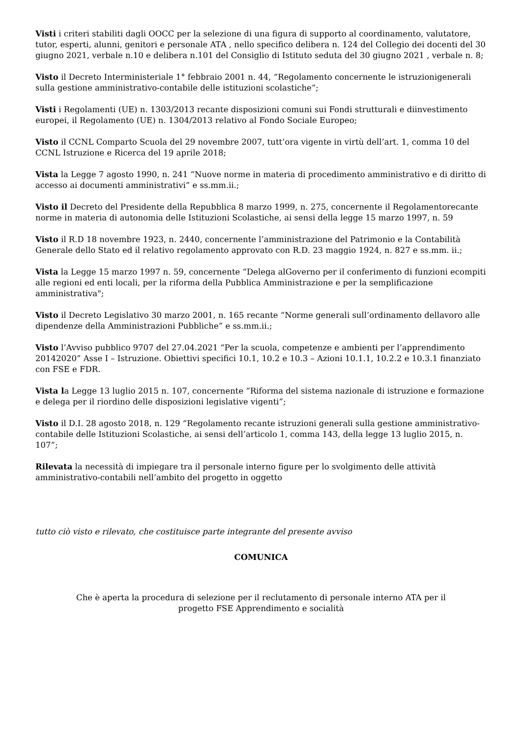Visti i criteri stabiliti dagli OOCC per la selezione di una figura di supporto al coordinamento, valutatore, tutor, esperti, alunni, genitori e personale ATA , nello specifico delibera n. 124 del Collegio dei docenti del 30 giugno 2021, verbale n.10 e delibera n.101 del Consiglio di Istituto seduta del 30 giugno 2021 , verbale n. 8;
Visto il Decreto Interministeriale 1° febbraio 2001 n. 44, “Regolamento concernente le istruzionigenerali sulla gestione amministrativo-contabile delle istituzioni scolastiche”;
Visti i Regolamenti (UE) n. 1303/2013 recante disposizioni comuni sui Fondi strutturali e diinvestimento europei, il Regolamento (UE) n. 1304/2013 relativo al Fondo Sociale Europeo;
Visto il CCNL Comparto Scuola del 29 novembre 2007, tutt’ora vigente in virtù dell’art. 1, comma 10 del CCNL Istruzione e Ricerca del 19 aprile 2018;
Vista la Legge 7 agosto 1990, n. 241 “Nuove norme in materia di procedimento amministrativo e di diritto di accesso ai documenti amministrativi” e ss.mm.ii.;
Visto il Decreto del Presidente della Repubblica 8 marzo 1999, n. 275, concernente il Regolamentorecante norme in materia di autonomia delle Istituzioni Scolastiche, ai sensi della legge 15 marzo 1997, n. 59
Visto il R.D 18 novembre 1923, n. 2440, concernente l’amministrazione del Patrimonio e la Contabilità Generale dello Stato ed il relativo regolamento approvato con R.D. 23 maggio 1924, n. 827 e ss.mm. ii.;
Vista la Legge 15 marzo 1997 n. 59, concernente “Delega alGoverno per il conferimento di funzioni ecompiti alle regioni ed enti locali, per la riforma della Pubblica Amministrazione e per la semplificazione
amministrativa";
Visto il Decreto Legislativo 30 marzo 2001, n. 165 recante “Norme generali sull’ordinamento dellavoro alle dipendenze della Amministrazioni Pubbliche” e ss.mm.ii.;
Visto l’Avviso pubblico 9707 del 27.04.2021 “Per la scuola, competenze e ambienti per l’apprendimento 20142020” Asse I – Istruzione. Obiettivi specifici 10.1, 10.2 e 10.3 – Azioni 10.1.1, 10.2.2 e 10.3.1 finanziato con FSE e FDR.
Vista la Legge 13 luglio 2015 n. 107, concernente “Riforma del sistema nazionale di istruzione e formazione e delega per il riordino delle disposizioni legislative vigenti”;
Visto il D.I. 28 agosto 2018, n. 129 “Regolamento recante istruzioni generali sulla gestione amministrativo-contabile delle Istituzioni Scolastiche, ai sensi dell’articolo 1, comma 143, della legge 13 luglio 2015, n. 107”;
Rilevata la necessità di impiegare tra il personale interno figure per lo svolgimento delle attività amministrativo-contabili nell’ambito del progetto in oggetto
tutto ciò visto e rilevato, che costituisce parte integrante del presente avviso
COMUNICA
Che è aperta la procedura di selezione per il reclutamento di personale interno ATA per il
progetto FSE Apprendimento e socialità